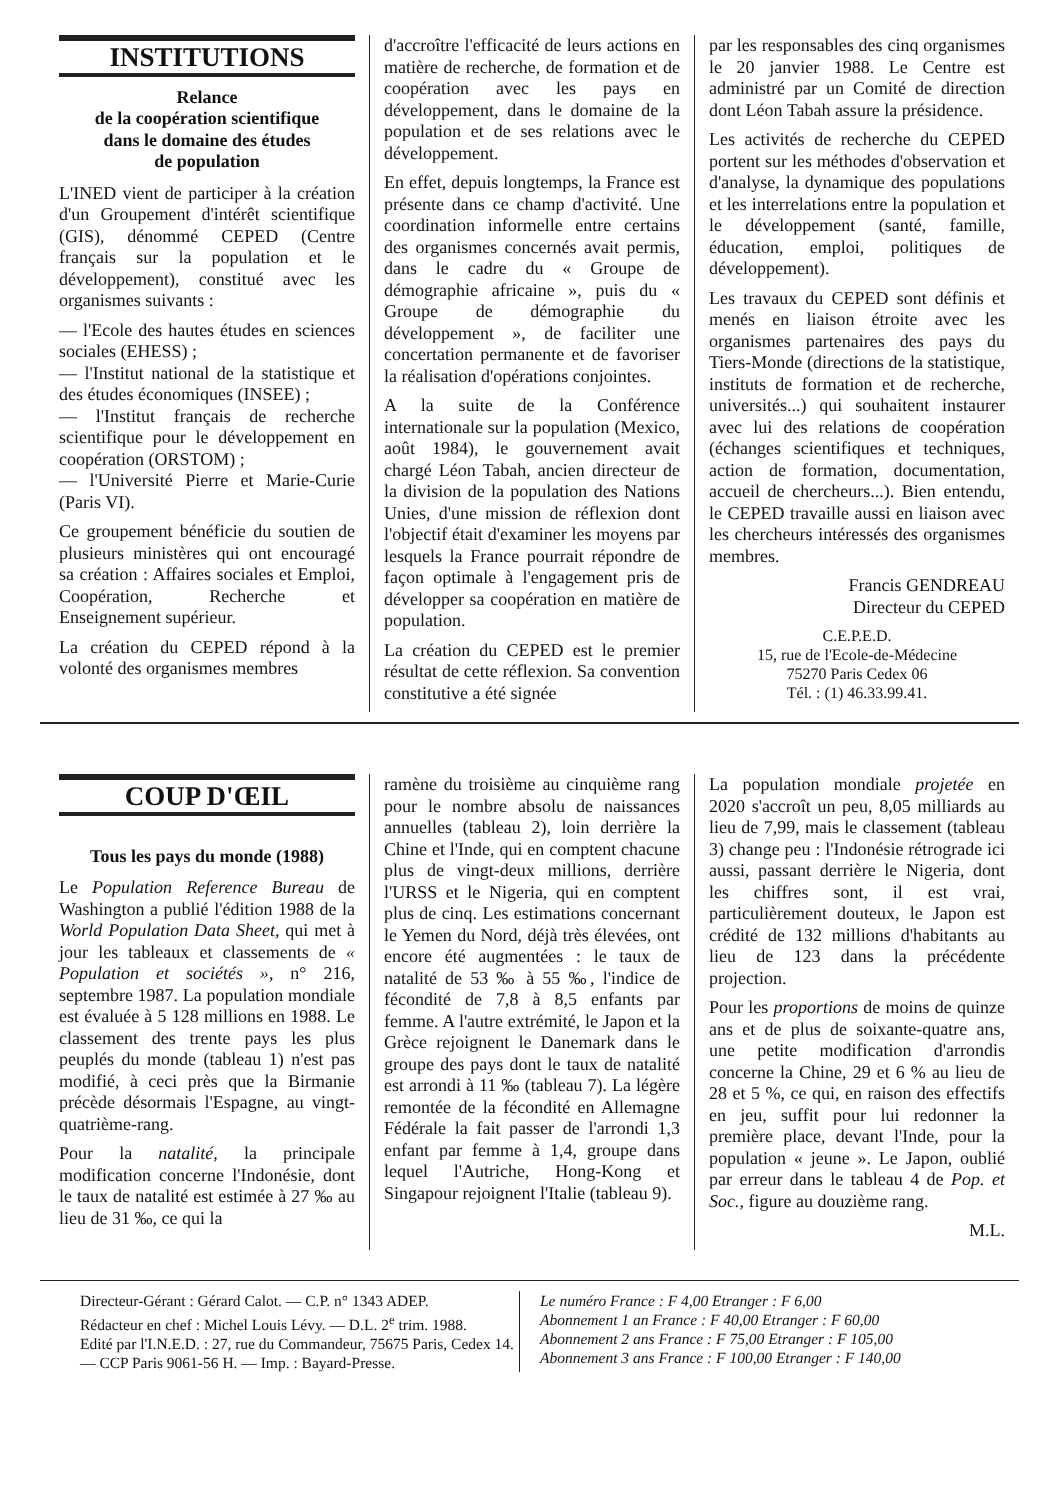INSTITUTIONS
Relance
de la coopération scientifique
dans le domaine des études
de population
L'INED vient de participer à la création d'un Groupement d'intérêt scientifique (GIS), dénommé CEPED (Centre français sur la population et le développement), constitué avec les organismes suivants :
— l'Ecole des hautes études en sciences sociales (EHESS) ;
— l'Institut national de la statistique et des études économiques (INSEE) ;
— l'Institut français de recherche scientifique pour le développement en coopération (ORSTOM) ;
— l'Université Pierre et Marie-Curie (Paris VI).
Ce groupement bénéficie du soutien de plusieurs ministères qui ont encouragé sa création : Affaires sociales et Emploi, Coopération, Recherche et Enseignement supérieur.
La création du CEPED répond à la volonté des organismes membres
d'accroître l'efficacité de leurs actions en matière de recherche, de formation et de coopération avec les pays en développement, dans le domaine de la population et de ses relations avec le développement.
En effet, depuis longtemps, la France est présente dans ce champ d'activité. Une coordination informelle entre certains des organismes concernés avait permis, dans le cadre du « Groupe de démographie africaine », puis du « Groupe de démographie du développement », de faciliter une concertation permanente et de favoriser la réalisation d'opérations conjointes.
A la suite de la Conférence internationale sur la population (Mexico, août 1984), le gouvernement avait chargé Léon Tabah, ancien directeur de la division de la population des Nations Unies, d'une mission de réflexion dont l'objectif était d'examiner les moyens par lesquels la France pourrait répondre de façon optimale à l'engagement pris de développer sa coopération en matière de population.
La création du CEPED est le premier résultat de cette réflexion. Sa convention constitutive a été signée
par les responsables des cinq organismes le 20 janvier 1988. Le Centre est administré par un Comité de direction dont Léon Tabah assure la présidence.
Les activités de recherche du CEPED portent sur les méthodes d'observation et d'analyse, la dynamique des populations et les interrelations entre la population et le développement (santé, famille, éducation, emploi, politiques de développement).
Les travaux du CEPED sont définis et menés en liaison étroite avec les organismes partenaires des pays du Tiers-Monde (directions de la statistique, instituts de formation et de recherche, universités...) qui souhaitent instaurer avec lui des relations de coopération (échanges scientifiques et techniques, action de formation, documentation, accueil de chercheurs...). Bien entendu, le CEPED travaille aussi en liaison avec les chercheurs intéressés des organismes membres.
Francis GENDREAU
Directeur du CEPED
C.E.P.E.D.
15, rue de l'Ecole-de-Médecine
75270 Paris Cedex 06
Tél. : (1) 46.33.99.41.
COUP D'ŒIL
Tous les pays du monde (1988)
Le Population Reference Bureau de Washington a publié l'édition 1988 de la World Population Data Sheet, qui met à jour les tableaux et classements de « Population et sociétés », n° 216, septembre 1987. La population mondiale est évaluée à 5 128 millions en 1988. Le classement des trente pays les plus peuplés du monde (tableau 1) n'est pas modifié, à ceci près que la Birmanie précède désormais l'Espagne, au vingt-quatrième-rang.
Pour la natalité, la principale modification concerne l'Indonésie, dont le taux de natalité est estimée à 27 ‰ au lieu de 31 ‰, ce qui la
ramène du troisième au cinquième rang pour le nombre absolu de naissances annuelles (tableau 2), loin derrière la Chine et l'Inde, qui en comptent chacune plus de vingt-deux millions, derrière l'URSS et le Nigeria, qui en comptent plus de cinq. Les estimations concernant le Yemen du Nord, déjà très élevées, ont encore été augmentées : le taux de natalité de 53 ‰ à 55 ‰, l'indice de fécondité de 7,8 à 8,5 enfants par femme. A l'autre extrémité, le Japon et la Grèce rejoignent le Danemark dans le groupe des pays dont le taux de natalité est arrondi à 11 ‰ (tableau 7). La légère remontée de la fécondité en Allemagne Fédérale la fait passer de l'arrondi 1,3 enfant par femme à 1,4, groupe dans lequel l'Autriche, Hong-Kong et Singapour rejoignent l'Italie (tableau 9).
La population mondiale projetée en 2020 s'accroît un peu, 8,05 milliards au lieu de 7,99, mais le classement (tableau 3) change peu : l'Indonésie rétrograde ici aussi, passant derrière le Nigeria, dont les chiffres sont, il est vrai, particulièrement douteux, le Japon est crédité de 132 millions d'habitants au lieu de 123 dans la précédente projection.
Pour les proportions de moins de quinze ans et de plus de soixante-quatre ans, une petite modification d'arrondis concerne la Chine, 29 et 6 % au lieu de 28 et 5 %, ce qui, en raison des effectifs en jeu, suffit pour lui redonner la première place, devant l'Inde, pour la population « jeune ». Le Japon, oublié par erreur dans le tableau 4 de Pop. et Soc., figure au douzième rang.
M.L.
Directeur-Gérant : Gérard Calot. — C.P. n° 1343 ADEP.
Rédacteur en chef : Michel Louis Lévy. — D.L. 2<sup>e</sup> trim. 1988.
Edité par l'I.N.E.D. : 27, rue du Commandeur, 75675 Paris, Cedex 14. — CCP Paris 9061-56 H. — Imp. : Bayard-Presse.
Le numéro France : F 4,00 Etranger : F 6,00
Abonnement 1 an France : F 40,00 Etranger : F 60,00
Abonnement 2 ans France : F 75,00 Etranger : F 105,00
Abonnement 3 ans France : F 100,00 Etranger : F 140,00